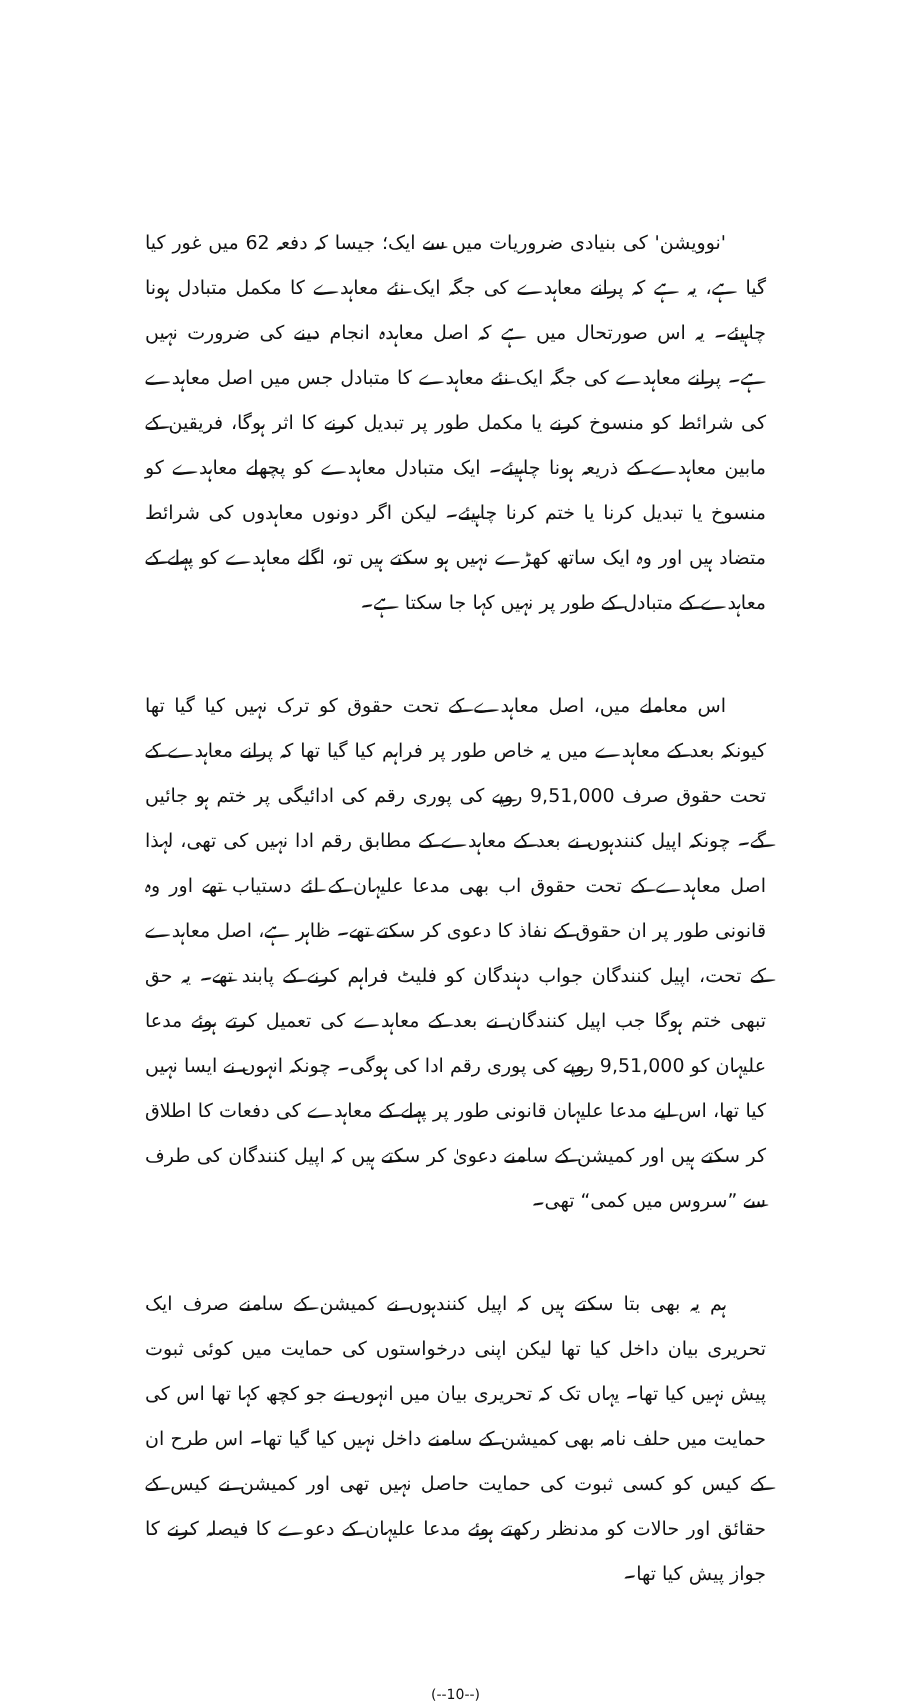'نوویشن' کی بنیادی ضروریات میں سے ایک؛ جیسا کہ دفعہ 62 میں غور کیا گیا ہے، یہ ہے کہ پرانے معاہدے کی جگہ ایک نئے معاہدے کا مکمل متبادل ہونا چاہیئے۔ یہ اس صورتحال میں ہے کہ اصل معاہدہ انجام دینے کی ضرورت نہیں ہے۔ پرانے معاہدے کی جگہ ایک نئے معاہدے کا متبادل جس میں اصل معاہدے کی شرائط کو منسوخ کرنے یا مکمل طور پر تبدیل کرنے کا اثر ہوگا، فریقین کے مابین معاہدے کے ذریعہ ہونا چاہیئے۔ ایک متبادل معاہدے کو پچھلے معاہدے کو منسوخ یا تبدیل کرنا یا ختم کرنا چاہیئے۔ لیکن اگر دونوں معاہدوں کی شرائط متضاد ہیں اور وہ ایک ساتھ کھڑے نہیں ہو سکتے ہیں تو، اگلے معاہدے کو پہلے کے معاہدے کے متبادل کے طور پر نہیں کہا جا سکتا ہے۔
اس معاملے میں، اصل معاہدے کے تحت حقوق کو ترک نہیں کیا گیا تھا کیونکہ بعد کے معاہدے میں یہ خاص طور پر فراہم کیا گیا تھا کہ پرانے معاہدے کے تحت حقوق صرف 9,51,000 روپے کی پوری رقم کی ادائیگی پر ختم ہو جائیں گے۔ چونکہ اپیل کنندہوں نے بعد کے معاہدے کے مطابق رقم ادا نہیں کی تھی، لہذا اصل معاہدے کے تحت حقوق اب بھی مدعا علیہان کے لئے دستیاب تھے اور وہ قانونی طور پر ان حقوق کے نفاذ کا دعوی کر سکتے تھے۔ ظاہر ہے، اصل معاہدے کے تحت، اپیل کنندگان جواب دہندگان کو فلیٹ فراہم کرنے کے پابند تھے۔ یہ حق تبھی ختم ہوگا جب اپیل کنندگان نے بعد کے معاہدے کی تعمیل کرتے ہوئے مدعا علیہان کو 9,51,000 روپے کی پوری رقم ادا کی ہوگی۔ چونکہ انہوں نے ایسا نہیں کیا تھا، اس لیے مدعا علیہان قانونی طور پر پہلے کے معاہدے کی دفعات کا اطلاق کر سکتے ہیں اور کمیشن کے سامنے دعویٰ کر سکتے ہیں کہ اپیل کنندگان کی طرف سے ”سروس میں کمی“ تھی۔
ہم یہ بھی بتا سکتے ہیں کہ اپیل کنندہوں نے کمیشن کے سامنے صرف ایک تحریری بیان داخل کیا تھا لیکن اپنی درخواستوں کی حمایت میں کوئی ثبوت پیش نہیں کیا تھا۔ یہاں تک کہ تحریری بیان میں انہوں نے جو کچھ کہا تھا اس کی حمایت میں حلف نامہ بھی کمیشن کے سامنے داخل نہیں کیا گیا تھا۔ اس طرح ان کے کیس کو کسی ثبوت کی حمایت حاصل نہیں تھی اور کمیشن نے کیس کے حقائق اور حالات کو مدنظر رکھتے ہوئے مدعا علیہان کے دعوے کا فیصلہ کرنے کا جواز پیش کیا تھا۔
(--10--)